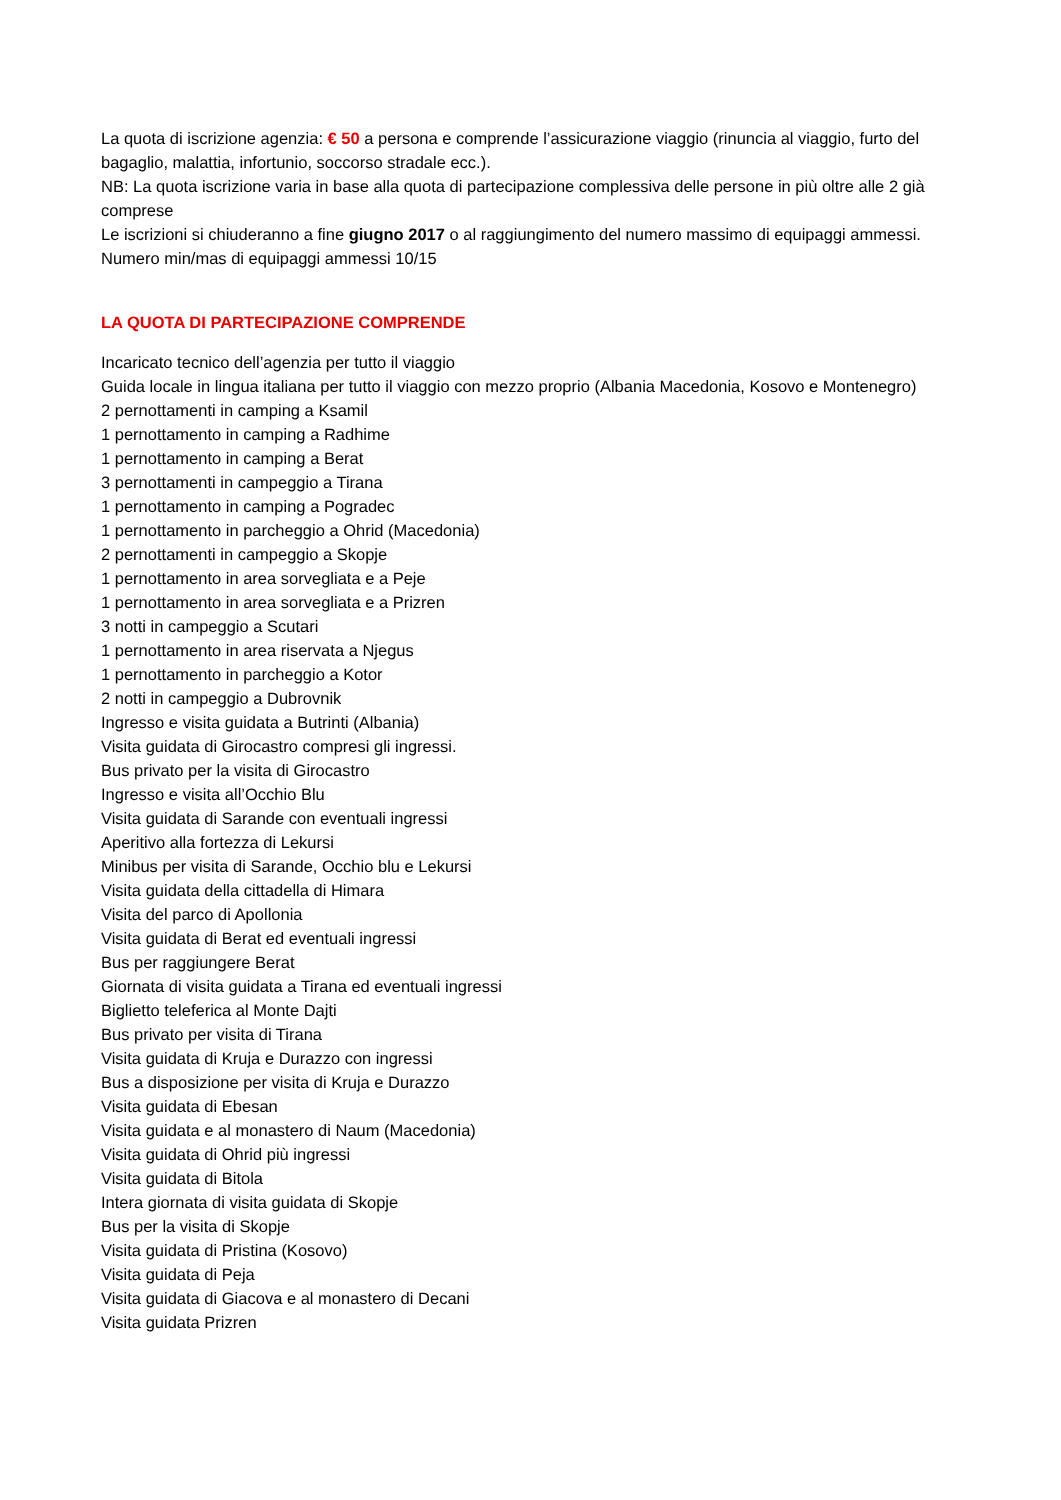La quota di iscrizione agenzia: € 50 a persona e comprende l’assicurazione viaggio (rinuncia al viaggio, furto del bagaglio, malattia, infortunio, soccorso stradale ecc.).
NB: La quota iscrizione varia in base alla quota di partecipazione complessiva delle persone in più oltre alle 2 già comprese
Le iscrizioni si chiuderanno a fine giugno 2017 o al raggiungimento del numero massimo di equipaggi ammessi.
Numero min/mas di equipaggi ammessi 10/15
LA QUOTA DI PARTECIPAZIONE COMPRENDE
Incaricato tecnico dell’agenzia per tutto il viaggio
Guida locale in lingua italiana per tutto il viaggio con mezzo proprio (Albania Macedonia, Kosovo e Montenegro)
2 pernottamenti in camping a Ksamil
1 pernottamento in camping a Radhime
1 pernottamento in camping a Berat
3 pernottamenti in campeggio a Tirana
1 pernottamento in camping a Pogradec
1 pernottamento in parcheggio a Ohrid (Macedonia)
2 pernottamenti in campeggio a Skopje
1 pernottamento in area sorvegliata e a Peje
1 pernottamento in area sorvegliata e a Prizren
3 notti in campeggio a Scutari
1 pernottamento in area riservata a Njegus
1 pernottamento in parcheggio a Kotor
2 notti in campeggio a Dubrovnik
Ingresso e visita guidata a Butrinti (Albania)
Visita guidata di Girocastro compresi gli ingressi.
Bus privato per la visita di Girocastro
Ingresso e visita all’Occhio Blu
Visita guidata di Sarande con eventuali ingressi
Aperitivo alla fortezza di Lekursi
Minibus per visita di Sarande, Occhio blu e Lekursi
Visita guidata della cittadella di Himara
Visita del parco di Apollonia
Visita guidata di Berat ed eventuali ingressi
Bus per raggiungere Berat
Giornata di visita guidata a Tirana ed eventuali ingressi
Biglietto teleferica al Monte Dajti
Bus privato per visita di Tirana
Visita guidata di Kruja e Durazzo con ingressi
Bus a disposizione per visita di Kruja e Durazzo
Visita guidata di Ebesan
Visita guidata e al monastero di Naum (Macedonia)
Visita guidata di Ohrid più ingressi
Visita guidata di Bitola
Intera giornata di visita guidata di Skopje
Bus per la visita di Skopje
Visita guidata di Pristina (Kosovo)
Visita guidata di Peja
Visita guidata di Giacova e al monastero di Decani
Visita guidata Prizren